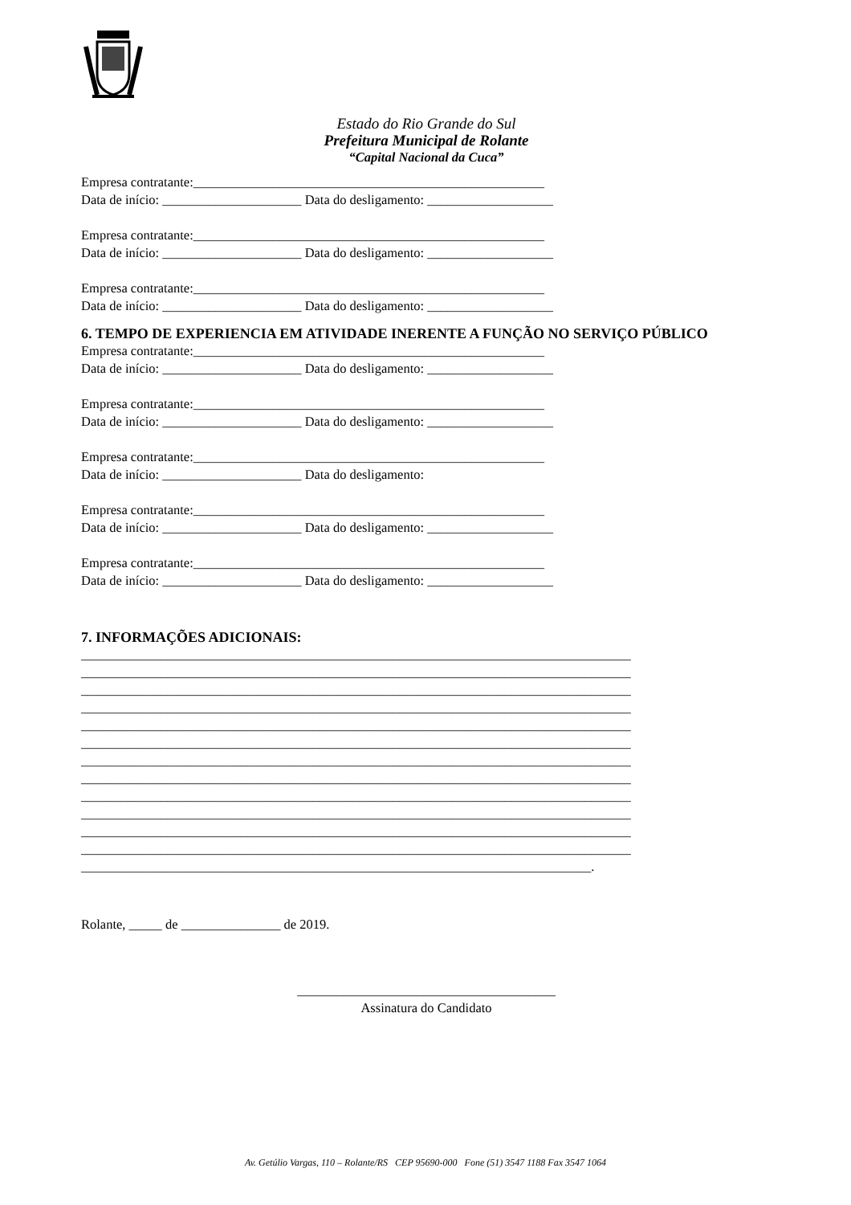Estado do Rio Grande do Sul
Prefeitura Municipal de Rolante
“Capital Nacional da Cuca”
Empresa contratante:_____________________________________________________
Data de início: _____________________ Data do desligamento: ___________________
Empresa contratante:_____________________________________________________
Data de início: _____________________ Data do desligamento: ___________________
Empresa contratante:_____________________________________________________
Data de início: _____________________ Data do desligamento: ___________________
6. TEMPO DE EXPERIENCIA EM ATIVIDADE INERENTE A FUNÇÃO NO SERVIÇO PÚBLICO
Empresa contratante:_____________________________________________________
Data de início: _____________________ Data do desligamento: ___________________
Empresa contratante:_____________________________________________________
Data de início: _____________________ Data do desligamento: ___________________
Empresa contratante:_____________________________________________________
Data de início: _____________________ Data do desligamento:
Empresa contratante:_____________________________________________________
Data de início: _____________________ Data do desligamento: ___________________
Empresa contratante:_____________________________________________________
Data de início: _____________________ Data do desligamento: ___________________
7. INFORMAÇÕES ADICIONAIS:
___________________________________________________________________________________
___________________________________________________________________________________
___________________________________________________________________________________
___________________________________________________________________________________
___________________________________________________________________________________
___________________________________________________________________________________
___________________________________________________________________________________
___________________________________________________________________________________
___________________________________________________________________________________
___________________________________________________________________________________
___________________________________________________________________________________
___________________________________________________________________________________
_____________________________________________________________________________.
Rolante, _____ de _______________ de 2019.
_______________________________________
Assinatura do Candidato
Av. Getúlio Vargas, 110 – Rolante/RS CEP 95690-000 Fone (51) 3547 1188 Fax 3547 1064